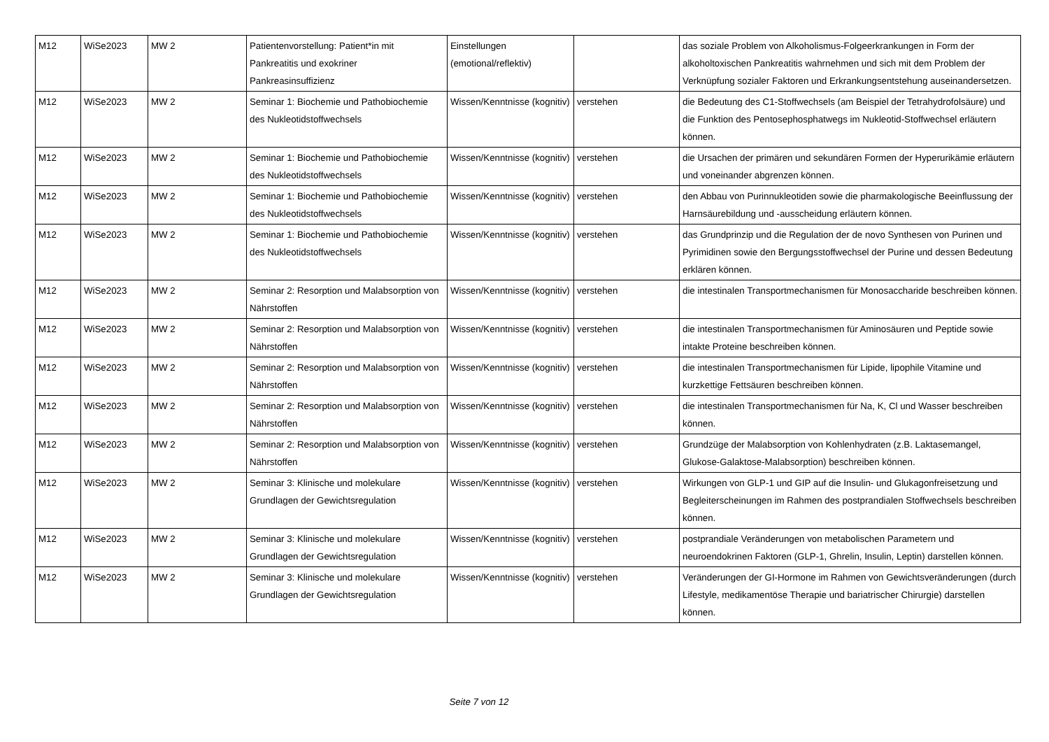| M12 | WiSe2023 | MW 2 | Patientenvorstellung: Patient*in mit Pankreatitis und exokriner Pankreasinsuffizienz | Einstellungen (emotional/reflektiv) | | das soziale Problem von Alkoholismus-Folgeerkrankungen in Form der alkoholtoxischen Pankreatitis wahrnehmen und sich mit dem Problem der Verknüpfung sozialer Faktoren und Erkrankungsentstehung auseinandersetzen. |
| M12 | WiSe2023 | MW 2 | Seminar 1: Biochemie und Pathobiochemie des Nukleotidstoffwechsels | Wissen/Kenntnisse (kognitiv) | verstehen | die Bedeutung des C1-Stoffwechsels (am Beispiel der Tetrahydrofolsäure) und die Funktion des Pentosephosphatwegs im Nukleotid-Stoffwechsel erläutern können. |
| M12 | WiSe2023 | MW 2 | Seminar 1: Biochemie und Pathobiochemie des Nukleotidstoffwechsels | Wissen/Kenntnisse (kognitiv) | verstehen | die Ursachen der primären und sekundären Formen der Hyperurikämie erläutern und voneinander abgrenzen können. |
| M12 | WiSe2023 | MW 2 | Seminar 1: Biochemie und Pathobiochemie des Nukleotidstoffwechsels | Wissen/Kenntnisse (kognitiv) | verstehen | den Abbau von Purinnukleotiden sowie die pharmakologische Beeinflussung der Harnsäurebildung und -ausscheidung erläutern können. |
| M12 | WiSe2023 | MW 2 | Seminar 1: Biochemie und Pathobiochemie des Nukleotidstoffwechsels | Wissen/Kenntnisse (kognitiv) | verstehen | das Grundprinzip und die Regulation der de novo Synthesen von Purinen und Pyrimidinen sowie den Bergungsstoffwechsel der Purine und dessen Bedeutung erklären können. |
| M12 | WiSe2023 | MW 2 | Seminar 2: Resorption und Malabsorption von Nährstoffen | Wissen/Kenntnisse (kognitiv) | verstehen | die intestinalen Transportmechanismen für Monosaccharide beschreiben können. |
| M12 | WiSe2023 | MW 2 | Seminar 2: Resorption und Malabsorption von Nährstoffen | Wissen/Kenntnisse (kognitiv) | verstehen | die intestinalen Transportmechanismen für Aminosäuren und Peptide sowie intakte Proteine beschreiben können. |
| M12 | WiSe2023 | MW 2 | Seminar 2: Resorption und Malabsorption von Nährstoffen | Wissen/Kenntnisse (kognitiv) | verstehen | die intestinalen Transportmechanismen für Lipide, lipophile Vitamine und kurzkettige Fettsäuren beschreiben können. |
| M12 | WiSe2023 | MW 2 | Seminar 2: Resorption und Malabsorption von Nährstoffen | Wissen/Kenntnisse (kognitiv) | verstehen | die intestinalen Transportmechanismen für Na, K, Cl und Wasser beschreiben können. |
| M12 | WiSe2023 | MW 2 | Seminar 2: Resorption und Malabsorption von Nährstoffen | Wissen/Kenntnisse (kognitiv) | verstehen | Grundzüge der Malabsorption von Kohlenhydraten (z.B. Laktasemangel, Glukose-Galaktose-Malabsorption) beschreiben können. |
| M12 | WiSe2023 | MW 2 | Seminar 3: Klinische und molekulare Grundlagen der Gewichtsregulation | Wissen/Kenntnisse (kognitiv) | verstehen | Wirkungen von GLP-1 und GIP auf die Insulin- und Glukagonfreisetzung und Begleiterscheinungen im Rahmen des postprandialen Stoffwechsels beschreiben können. |
| M12 | WiSe2023 | MW 2 | Seminar 3: Klinische und molekulare Grundlagen der Gewichtsregulation | Wissen/Kenntnisse (kognitiv) | verstehen | postprandiale Veränderungen von metabolischen Parametern und neuroendokrinen Faktoren (GLP-1, Ghrelin, Insulin, Leptin) darstellen können. |
| M12 | WiSe2023 | MW 2 | Seminar 3: Klinische und molekulare Grundlagen der Gewichtsregulation | Wissen/Kenntnisse (kognitiv) | verstehen | Veränderungen der GI-Hormone im Rahmen von Gewichtsveränderungen (durch Lifestyle, medikamentöse Therapie und bariatrischer Chirurgie) darstellen können. |
Seite 7 von 12